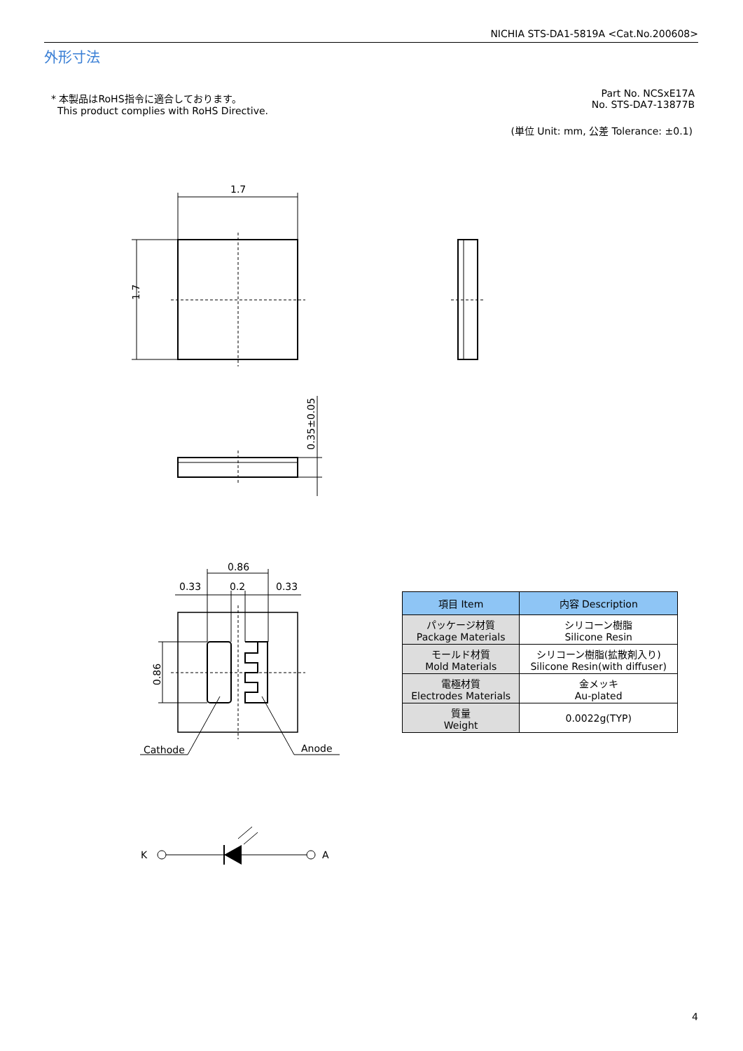NICHIA STS-DA1-5819A <Cat.No.200608>
外形寸法
* 本製品はRoHS指令に適合しております。
This product complies with RoHS Directive.
Part No. NCSxE17A
No. STS-DA7-13877B
(単位 Unit: mm, 公差 Tolerance: ±0.1)
1.7
1.7
0.35±0.05
0.86
0.33
0.2
0.33
0.86
Cathode
Anode
K
A
| 項目 Item | 内容 Description |
| --- | --- |
| パッケージ材質 Package Materials | シリコーン樹脂 Silicone Resin |
| モールド材質 Mold Materials | シリコーン樹脂(拡散剤入り) Silicone Resin(with diffuser) |
| 電極材質 Electrodes Materials | 金メッキ Au-plated |
| 質量 Weight | 0.0022g(TYP) |
4